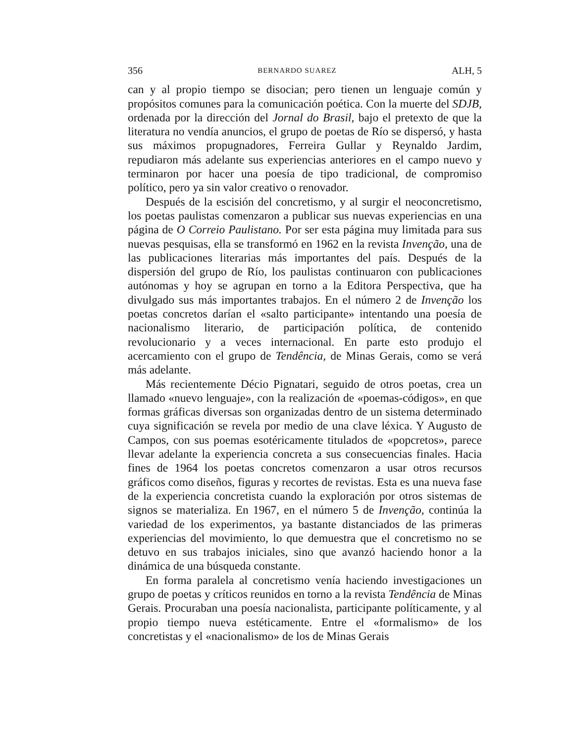356 BERNARDO SUAREZ ALH, 5
can y al propio tiempo se disocian; pero tienen un lenguaje común y propósitos comunes para la comunicación poética. Con la muerte del SDJB, ordenada por la dirección del Jornal do Brasil, bajo el pretexto de que la literatura no vendía anuncios, el grupo de poetas de Río se dispersó, y hasta sus máximos propugnadores, Ferreira Gullar y Reynaldo Jardim, repudiaron más adelante sus experiencias anteriores en el campo nuevo y terminaron por hacer una poesía de tipo tradicional, de compromiso político, pero ya sin valor creativo o renovador.
Después de la escisión del concretismo, y al surgir el neoconcretismo, los poetas paulistas comenzaron a publicar sus nuevas experiencias en una página de O Correio Paulistano. Por ser esta página muy limitada para sus nuevas pesquisas, ella se transformó en 1962 en la revista Invenção, una de las publicaciones literarias más importantes del país. Después de la dispersión del grupo de Río, los paulistas continuaron con publicaciones autónomas y hoy se agrupan en torno a la Editora Perspectiva, que ha divulgado sus más importantes trabajos. En el número 2 de Invenção los poetas concretos darían el «salto participante» intentando una poesía de nacionalismo literario, de participación política, de contenido revolucionario y a veces internacional. En parte esto produjo el acercamiento con el grupo de Tendência, de Minas Gerais, como se verá más adelante.
Más recientemente Décio Pignatari, seguido de otros poetas, crea un llamado «nuevo lenguaje», con la realización de «poemas-códigos», en que formas gráficas diversas son organizadas dentro de un sistema determinado cuya significación se revela por medio de una clave léxica. Y Augusto de Campos, con sus poemas esotéricamente titulados de «popcretos», parece llevar adelante la experiencia concreta a sus consecuencias finales. Hacia fines de 1964 los poetas concretos comenzaron a usar otros recursos gráficos como diseños, figuras y recortes de revistas. Esta es una nueva fase de la experiencia concretista cuando la exploración por otros sistemas de signos se materializa. En 1967, en el número 5 de Invenção, continúa la variedad de los experimentos, ya bastante distanciados de las primeras experiencias del movimiento, lo que demuestra que el concretismo no se detuvo en sus trabajos iniciales, sino que avanzó haciendo honor a la dinámica de una búsqueda constante.
En forma paralela al concretismo venía haciendo investigaciones un grupo de poetas y críticos reunidos en torno a la revista Tendência de Minas Gerais. Procuraban una poesía nacionalista, participante políticamente, y al propio tiempo nueva estéticamente. Entre el «formalismo» de los concretistas y el «nacionalismo» de los de Minas Gerais